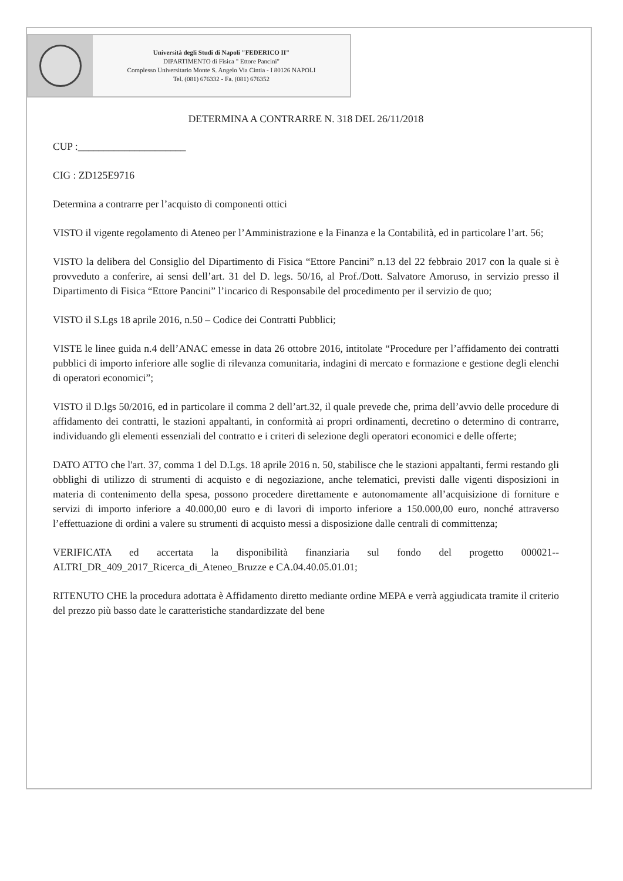Università degli Studi di Napoli "FEDERICO II"
DIPARTIMENTO di Fisica " Ettore Pancini"
Complesso Universitario Monte S. Angelo Via Cintia - I 80126 NAPOLI
Tel. (081) 676332 - Fa. (081) 676352
DETERMINA A CONTRARRE N. 318 DEL 26/11/2018
CUP :_____________________
CIG : ZD125E9716
Determina a contrarre per l’acquisto di componenti ottici
VISTO il vigente regolamento di Ateneo per l’Amministrazione e la Finanza e la Contabilità, ed in particolare l’art. 56;
VISTO la delibera del Consiglio del Dipartimento di Fisica “Ettore Pancini” n.13 del 22 febbraio 2017 con la quale si è provveduto a conferire, ai sensi dell’art. 31 del D. legs. 50/16, al Prof./Dott. Salvatore Amoruso, in servizio presso il Dipartimento di Fisica “Ettore Pancini” l’incarico di Responsabile del procedimento per il servizio de quo;
VISTO il S.Lgs 18 aprile 2016, n.50 – Codice dei Contratti Pubblici;
VISTE le linee guida n.4 dell’ANAC emesse in data 26 ottobre 2016, intitolate “Procedure per l’affidamento dei contratti pubblici di importo inferiore alle soglie di rilevanza comunitaria, indagini di mercato e formazione e gestione degli elenchi di operatori economici”;
VISTO il D.lgs 50/2016, ed in particolare il comma 2 dell’art.32, il quale prevede che, prima dell’avvio delle procedure di affidamento dei contratti, le stazioni appaltanti, in conformità ai propri ordinamenti, decretino o determino di contrarre, individuando gli elementi essenziali del contratto e i criteri di selezione degli operatori economici e delle offerte;
DATO ATTO che l'art. 37, comma 1 del D.Lgs. 18 aprile 2016 n. 50, stabilisce che le stazioni appaltanti, fermi restando gli obblighi di utilizzo di strumenti di acquisto e di negoziazione, anche telematici, previsti dalle vigenti disposizioni in materia di contenimento della spesa, possono procedere direttamente e autonomamente all’acquisizione di forniture e servizi di importo inferiore a 40.000,00 euro e di lavori di importo inferiore a 150.000,00 euro, nonché attraverso l’effettuazione di ordini a valere su strumenti di acquisto messi a disposizione dalle centrali di committenza;
VERIFICATA ed accertata la disponibilità finanziaria sul fondo del progetto 000021--ALTRI_DR_409_2017_Ricerca_di_Ateneo_Bruzze e CA.04.40.05.01.01;
RITENUTO CHE la procedura adottata è Affidamento diretto mediante ordine MEPA e verrà aggiudicata tramite il criterio del prezzo più basso date le caratteristiche standardizzate del bene